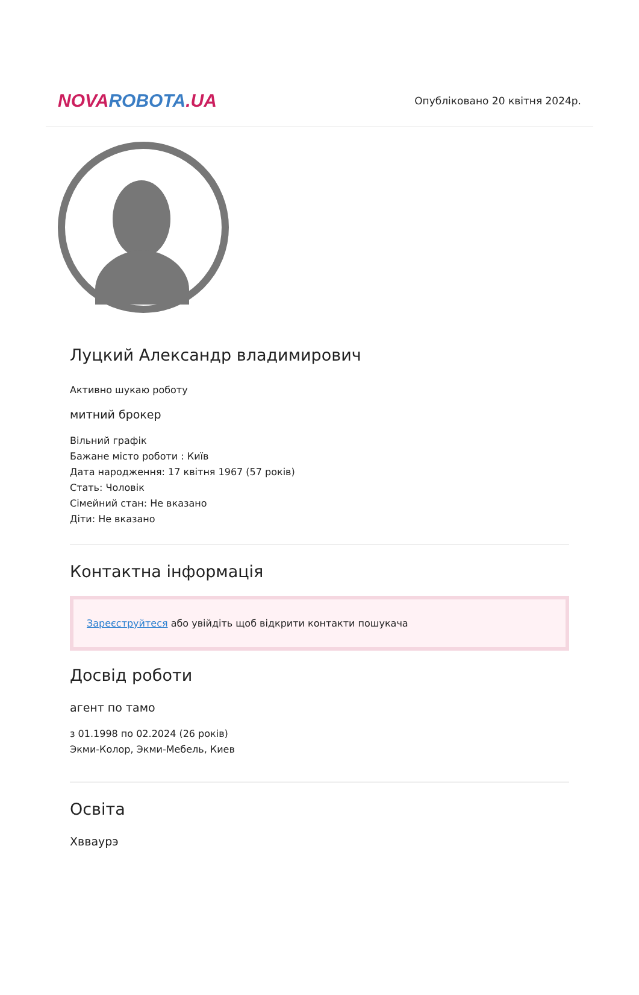NOVA ROBOTA.UA
Опубліковано 20 квітня 2024р.
Луцкий Александр владимирович
Активно шукаю роботу
митний брокер
Вільний графік
Бажане місто роботи : Київ
Дата народження: 17 квітня 1967 (57 років)
Стать: Чоловік
Сімейний стан: Не вказано
Діти: Не вказано
Контактна інформація
Зареєструйтеся або увійдіть щоб відкрити контакти пошукача
Досвід роботи
агент по тамо
з 01.1998 по 02.2024 (26 років)
Экми-Колор, Экми-Мебель, Киев
Освіта
Хвваурэ